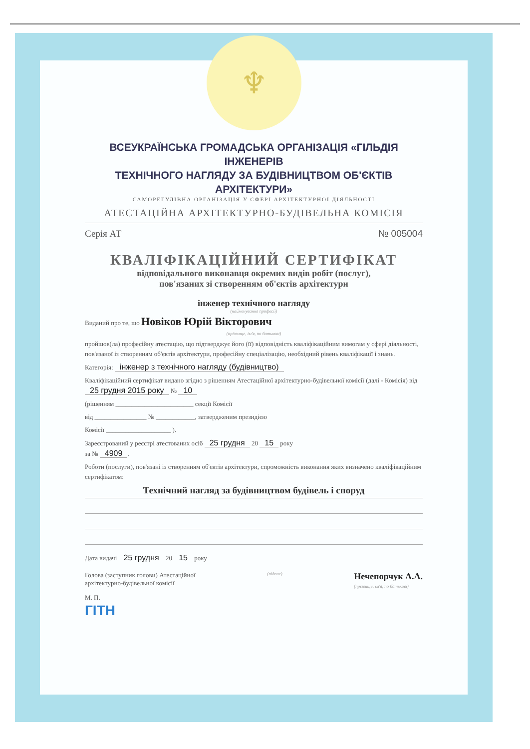♆
ВСЕУКРАЇНСЬКА ГРОМАДСЬКА ОРГАНІЗАЦІЯ «ГІЛЬДІЯ ІНЖЕНЕРІВ
ТЕХНІЧНОГО НАГЛЯДУ ЗА БУДІВНИЦТВОМ ОБ'ЄКТІВ АРХІТЕКТУРИ»
САМОРЕГУЛІВНА ОРГАНІЗАЦІЯ У СФЕРІ АРХІТЕКТУРНОЇ ДІЯЛЬНОСТІ
АТЕСТАЦІЙНА АРХІТЕКТУРНО-БУДІВЕЛЬНА КОМІСІЯ
Серія АТ № 005004
КВАЛІФІКАЦІЙНИЙ СЕРТИФІКАТ
відповідального виконавця окремих видів робіт (послуг),
пов'язаних зі створенням об'єктів архітектури
інженер технічного нагляду
(найменування професії)
Виданий про те, що Новіков Юрій Вікторович
(прізвище, ім'я, по батькові)
пройшов(ла) професійну атестацію, що підтверджує його (її) відповідність кваліфікаційним вимогам у сфері діяльності, пов'язаної із створенням об'єктів архітектури, професійну спеціалізацію, необхідний рівень кваліфікації і знань.
Категорія: інженер з технічного нагляду (будівництво)
Кваліфікаційний сертифікат видано згідно з рішенням Атестаційної архітектурно-будівельної комісії (далі - Комісія) від 25 грудня 2015 року № 10
(рішенням ________________________ секції Комісії
від ________________ № ____________, затвердженим президією
Комісії ____________________ ).
Зареєстрований у реєстрі атестованих осіб 25 грудня 20 15 року
за № 4909.
Роботи (послуги), пов'язані із створенням об'єктів архітектури, спроможність виконання яких визначено кваліфікаційним сертифікатом:
Технічний нагляд за будівництвом будівель і споруд
Дата видачі 25 грудня 20 15 року
Голова (заступник голови) Атестаційної
архітектурно-будівельної комісії (підпис) Нечепорчук А.А.
(прізвище, ім'я, по батькові)
М. П.
ГІТН